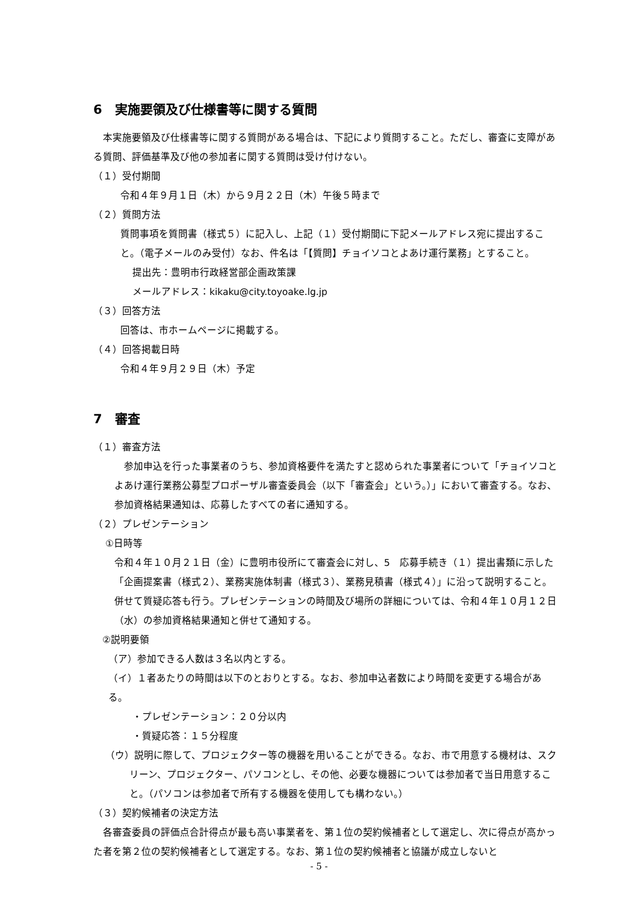6　実施要領及び仕様書等に関する質問
　本実施要領及び仕様書等に関する質問がある場合は、下記により質問すること。ただし、審査に支障がある質問、評価基準及び他の参加者に関する質問は受け付けない。
（１）受付期間
令和４年９月１日（木）から９月２２日（木）午後５時まで
（２）質問方法
質問事項を質問書（様式５）に記入し、上記（１）受付期間に下記メールアドレス宛に提出すること。（電子メールのみ受付）なお、件名は「【質問】チョイソコとよあけ運行業務」とすること。
提出先：豊明市行政経営部企画政策課
メールアドレス：kikaku@city.toyoake.lg.jp
（３）回答方法
回答は、市ホームページに掲載する。
（４）回答掲載日時
令和４年９月２９日（木）予定
7　審査
（１）審査方法
　参加申込を行った事業者のうち、参加資格要件を満たすと認められた事業者について「チョイソコとよあけ運行業務公募型プロポーザル審査委員会（以下「審査会」という。）」において審査する。なお、参加資格結果通知は、応募したすべての者に通知する。
（２）プレゼンテーション
①日時等
令和４年１０月２１日（金）に豊明市役所にて審査会に対し、5　応募手続き（１）提出書類に示した「企画提案書（様式２）、業務実施体制書（様式３）、業務見積書（様式４）」に沿って説明すること。併せて質疑応答も行う。プレゼンテーションの時間及び場所の詳細については、令和４年１０月１２日（水）の参加資格結果通知と併せて通知する。
②説明要領
（ア）参加できる人数は３名以内とする。
（イ）１者あたりの時間は以下のとおりとする。なお、参加申込者数により時間を変更する場合がある。
・プレゼンテーション：２０分以内
・質疑応答：１５分程度
（ウ）説明に際して、プロジェクター等の機器を用いることができる。なお、市で用意する機材は、スクリーン、プロジェクター、パソコンとし、その他、必要な機器については参加者で当日用意すること。（パソコンは参加者で所有する機器を使用しても構わない。）
（３）契約候補者の決定方法
　各審査委員の評価点合計得点が最も高い事業者を、第１位の契約候補者として選定し、次に得点が高かった者を第２位の契約候補者として選定する。なお、第１位の契約候補者と協議が成立しないと
- 5 -